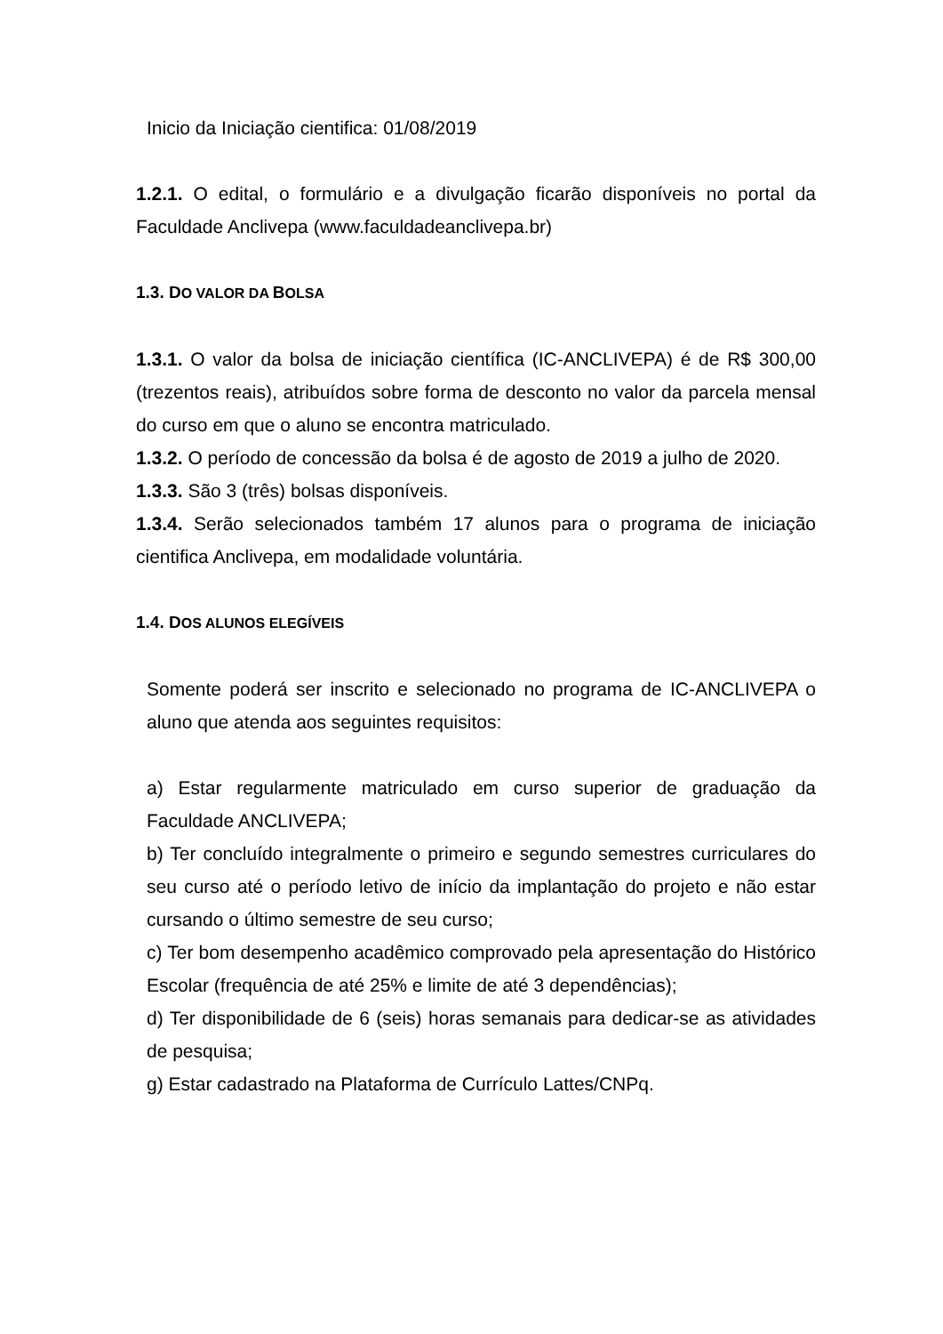Inicio da Iniciação cientifica: 01/08/2019
1.2.1. O edital, o formulário e a divulgação ficarão disponíveis no portal da Faculdade Anclivepa (www.faculdadeanclivepa.br)
1.3. DO VALOR DA BOLSA
1.3.1. O valor da bolsa de iniciação científica (IC-ANCLIVEPA) é de R$ 300,00 (trezentos reais), atribuídos sobre forma de desconto no valor da parcela mensal do curso em que o aluno se encontra matriculado.
1.3.2. O período de concessão da bolsa é de agosto de 2019 a julho de 2020.
1.3.3. São 3 (três) bolsas disponíveis.
1.3.4. Serão selecionados também 17 alunos para o programa de iniciação cientifica Anclivepa, em modalidade voluntária.
1.4. DOS ALUNOS ELEGÍVEIS
Somente poderá ser inscrito e selecionado no programa de IC-ANCLIVEPA o aluno que atenda aos seguintes requisitos:
a) Estar regularmente matriculado em curso superior de graduação da Faculdade ANCLIVEPA;
b) Ter concluído integralmente o primeiro e segundo semestres curriculares do seu curso até o período letivo de início da implantação do projeto e não estar cursando o último semestre de seu curso;
c) Ter bom desempenho acadêmico comprovado pela apresentação do Histórico Escolar (frequência de até 25% e limite de até 3 dependências);
d) Ter disponibilidade de 6 (seis) horas semanais para dedicar-se as atividades de pesquisa;
g) Estar cadastrado na Plataforma de Currículo Lattes/CNPq.